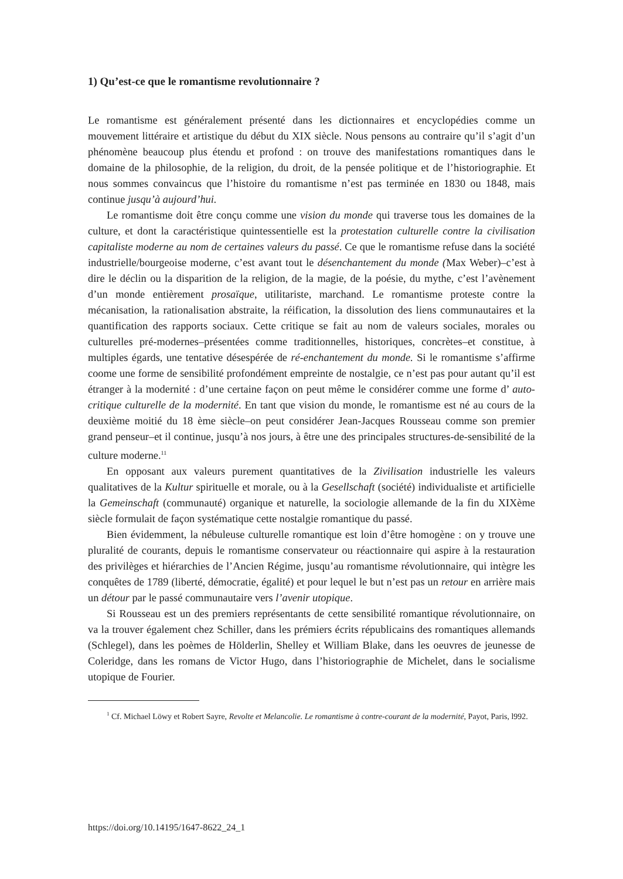1) Qu’est-ce que le romantisme revolutionnaire ?
Le romantisme est généralement présenté dans les dictionnaires et encyclopédies comme un mouvement littéraire et artistique du début du XIX siècle. Nous pensons au contraire qu’il s’agit d’un phénomène beaucoup plus étendu et profond : on trouve des manifestations romantiques dans le domaine de la philosophie, de la religion, du droit, de la pensée politique et de l’historiographie. Et nous sommes convaincus que l’histoire du romantisme n’est pas terminée en 1830 ou 1848, mais continue jusqu’à aujourd’hui.
Le romantisme doit être conçu comme une vision du monde qui traverse tous les domaines de la culture, et dont la caractéristique quintessentielle est la protestation culturelle contre la civilisation capitaliste moderne au nom de certaines valeurs du passé. Ce que le romantisme refuse dans la société industrielle/bourgeoise moderne, c’est avant tout le désenchantement du monde (Max Weber)–c’est à dire le déclin ou la disparition de la religion, de la magie, de la poésie, du mythe, c’est l’avènement d’un monde entièrement prosaïque, utilitariste, marchand. Le romantisme proteste contre la mécanisation, la rationalisation abstraite, la réification, la dissolution des liens communautaires et la quantification des rapports sociaux. Cette critique se fait au nom de valeurs sociales, morales ou culturelles pré-modernes–présentées comme traditionnelles, historiques, concrètes–et constitue, à multiples égards, une tentative désespérée de ré-enchantement du monde. Si le romantisme s’affirme coome une forme de sensibilité profondément empreinte de nostalgie, ce n’est pas pour autant qu’il est étranger à la modernité : d’une certaine façon on peut même le considérer comme une forme d’ auto-critique culturelle de la modernité. En tant que vision du monde, le romantisme est né au cours de la deuxième moitié du 18 ème siècle–on peut considérer Jean-Jacques Rousseau comme son premier grand penseur–et il continue, jusqu’à nos jours, à être une des principales structures-de-sensibilité de la culture moderne.<sup>11</sup>
En opposant aux valeurs purement quantitatives de la Zivilisation industrielle les valeurs qualitatives de la Kultur spirituelle et morale, ou à la Gesellschaft (société) individualiste et artificielle la Gemeinschaft (communauté) organique et naturelle, la sociologie allemande de la fin du XIXème siècle formulait de façon systématique cette nostalgie romantique du passé.
Bien évidemment, la nébuleuse culturelle romantique est loin d’être homogène : on y trouve une pluralité de courants, depuis le romantisme conservateur ou réactionnaire qui aspire à la restauration des privilèges et hiérarchies de l’Ancien Régime, jusqu’au romantisme révolutionnaire, qui intègre les conquêtes de 1789 (liberté, démocratie, égalité) et pour lequel le but n’est pas un retour en arrière mais un détour par le passé communautaire vers l’avenir utopique.
Si Rousseau est un des premiers représentants de cette sensibilité romantique révolutionnaire, on va la trouver également chez Schiller, dans les prémiers écrits républicains des romantiques allemands (Schlegel), dans les poèmes de Hölderlin, Shelley et William Blake, dans les oeuvres de jeunesse de Coleridge, dans les romans de Victor Hugo, dans l’historiographie de Michelet, dans le socialisme utopique de Fourier.
<sup>1</sup> Cf. Michael Löwy et Robert Sayre, Revolte et Melancolie. Le romantisme à contre-courant de la modernité, Payot, Paris, l992.
https://doi.org/10.14195/1647-8622_24_1